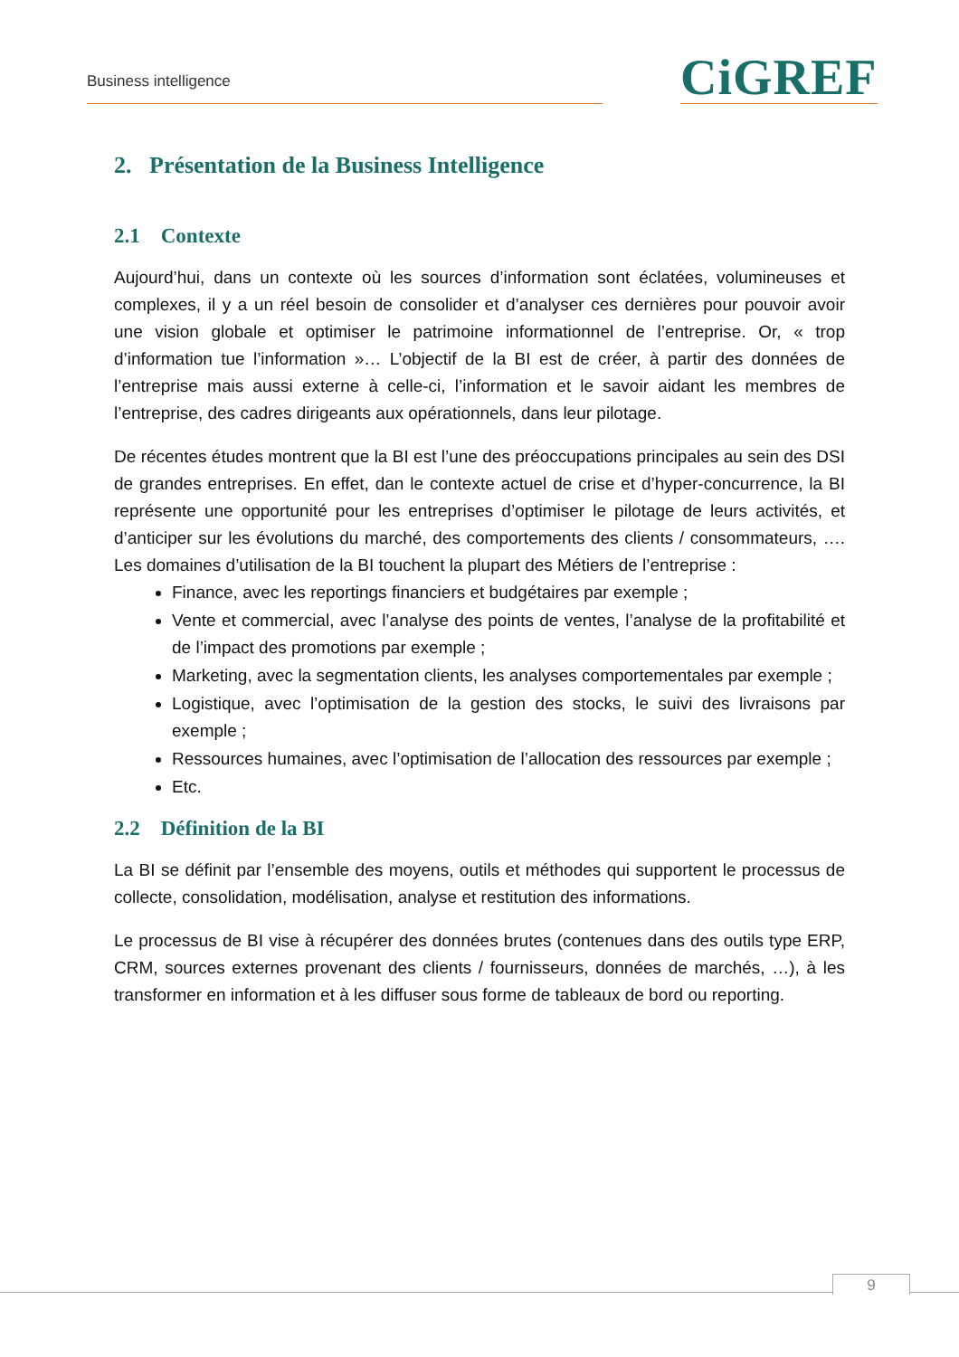Business intelligence CiGREF
2. Présentation de la Business Intelligence
2.1 Contexte
Aujourd’hui, dans un contexte où les sources d’information sont éclatées, volumineuses et complexes, il y a un réel besoin de consolider et d’analyser ces dernières pour pouvoir avoir une vision globale et optimiser le patrimoine informationnel de l’entreprise. Or, « trop d’information tue l’information »… L’objectif de la BI est de créer, à partir des données de l’entreprise mais aussi externe à celle-ci, l’information et le savoir aidant les membres de l’entreprise, des cadres dirigeants aux opérationnels, dans leur pilotage.
De récentes études montrent que la BI est l’une des préoccupations principales au sein des DSI de grandes entreprises. En effet, dan le contexte actuel de crise et d’hyper-concurrence, la BI représente une opportunité pour les entreprises d’optimiser le pilotage de leurs activités, et d’anticiper sur les évolutions du marché, des comportements des clients / consommateurs, …. Les domaines d’utilisation de la BI touchent la plupart des Métiers de l’entreprise :
Finance, avec les reportings financiers et budgétaires par exemple ;
Vente et commercial, avec l’analyse des points de ventes, l’analyse de la profitabilité et de l’impact des promotions par exemple ;
Marketing, avec la segmentation clients, les analyses comportementales par exemple ;
Logistique, avec l’optimisation de la gestion des stocks, le suivi des livraisons par exemple ;
Ressources humaines, avec l’optimisation de l’allocation des ressources par exemple ;
Etc.
2.2 Définition de la BI
La BI se définit par l’ensemble des moyens, outils et méthodes qui supportent le processus de collecte, consolidation, modélisation, analyse et restitution des informations.
Le processus de BI vise à récupérer des données brutes (contenues dans des outils type ERP, CRM, sources externes provenant des clients / fournisseurs, données de marchés, …), à les transformer en information et à les diffuser sous forme de tableaux de bord ou reporting.
9